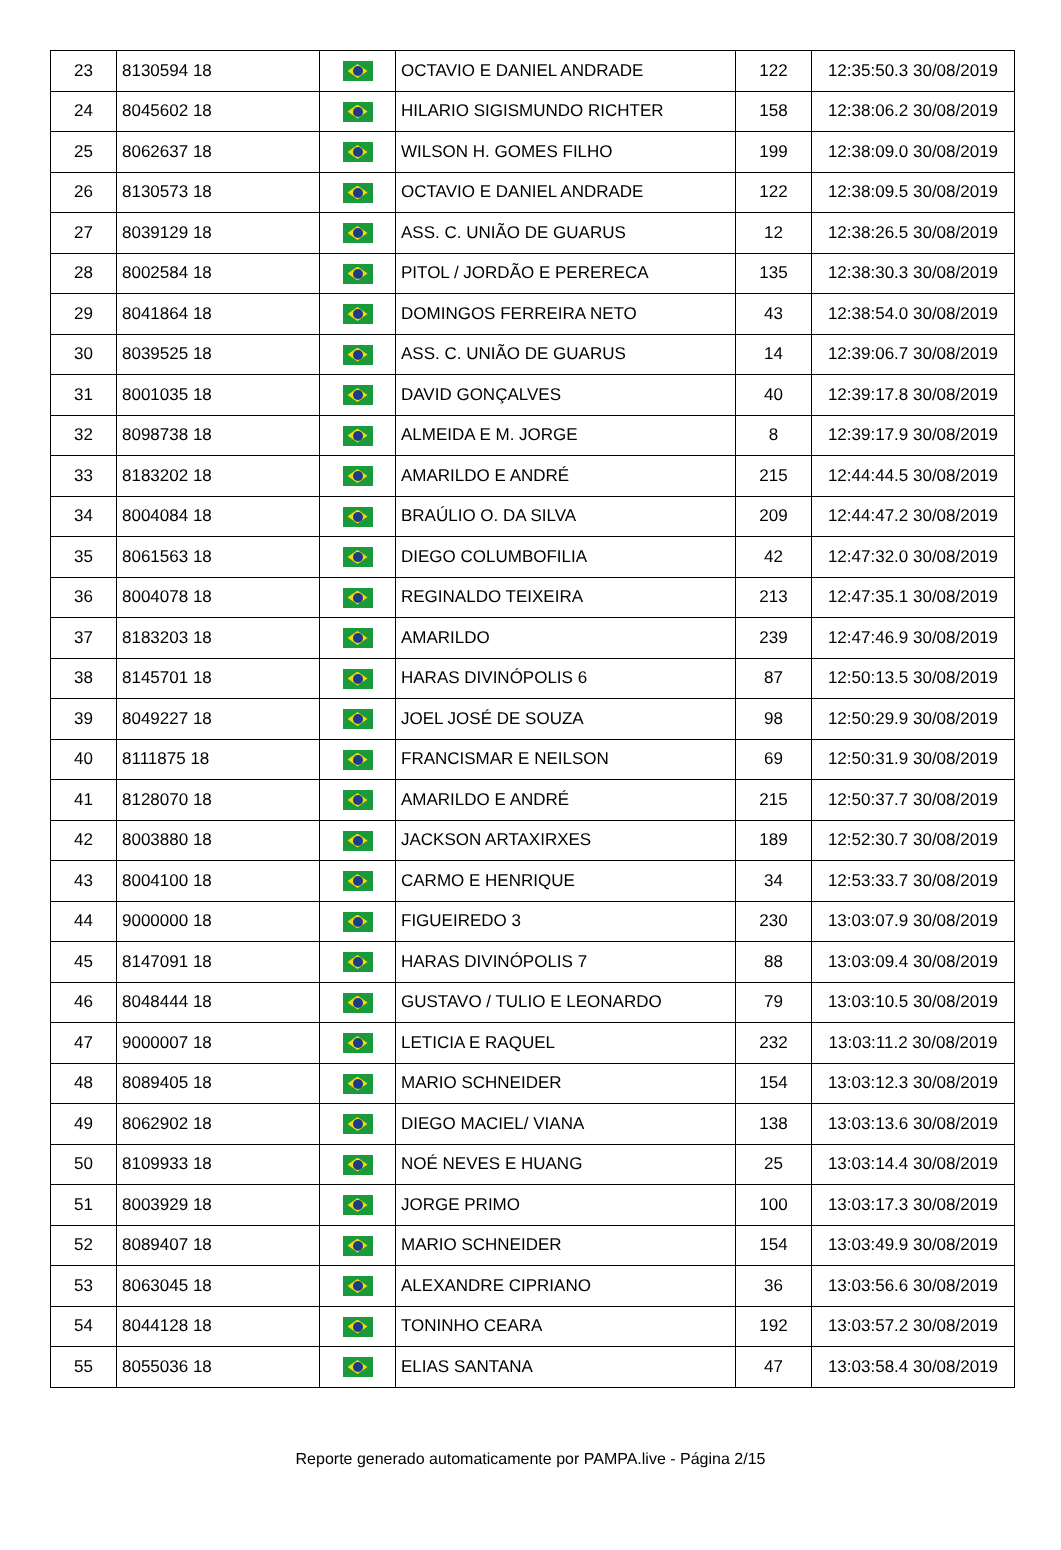| 23 | 8130594 18 | | OCTAVIO E DANIEL ANDRADE | 122 | 12:35:50.3 30/08/2019 |
| 24 | 8045602 18 | | HILARIO SIGISMUNDO RICHTER | 158 | 12:38:06.2 30/08/2019 |
| 25 | 8062637 18 | | WILSON H. GOMES FILHO | 199 | 12:38:09.0 30/08/2019 |
| 26 | 8130573 18 | | OCTAVIO E DANIEL ANDRADE | 122 | 12:38:09.5 30/08/2019 |
| 27 | 8039129 18 | | ASS. C. UNIÃO DE GUARUS | 12 | 12:38:26.5 30/08/2019 |
| 28 | 8002584 18 | | PITOL / JORDÃO E PERERECA | 135 | 12:38:30.3 30/08/2019 |
| 29 | 8041864 18 | | DOMINGOS FERREIRA NETO | 43 | 12:38:54.0 30/08/2019 |
| 30 | 8039525 18 | | ASS. C. UNIÃO DE GUARUS | 14 | 12:39:06.7 30/08/2019 |
| 31 | 8001035 18 | | DAVID GONÇALVES | 40 | 12:39:17.8 30/08/2019 |
| 32 | 8098738 18 | | ALMEIDA E M. JORGE | 8 | 12:39:17.9 30/08/2019 |
| 33 | 8183202 18 | | AMARILDO E ANDRÉ | 215 | 12:44:44.5 30/08/2019 |
| 34 | 8004084 18 | | BRAÚLIO O. DA SILVA | 209 | 12:44:47.2 30/08/2019 |
| 35 | 8061563 18 | | DIEGO COLUMBOFILIA | 42 | 12:47:32.0 30/08/2019 |
| 36 | 8004078 18 | | REGINALDO TEIXEIRA | 213 | 12:47:35.1 30/08/2019 |
| 37 | 8183203 18 | | AMARILDO | 239 | 12:47:46.9 30/08/2019 |
| 38 | 8145701 18 | | HARAS DIVINÓPOLIS 6 | 87 | 12:50:13.5 30/08/2019 |
| 39 | 8049227 18 | | JOEL JOSÉ DE SOUZA | 98 | 12:50:29.9 30/08/2019 |
| 40 | 8111875 18 | | FRANCISMAR E NEILSON | 69 | 12:50:31.9 30/08/2019 |
| 41 | 8128070 18 | | AMARILDO E ANDRÉ | 215 | 12:50:37.7 30/08/2019 |
| 42 | 8003880 18 | | JACKSON ARTAXIRXES | 189 | 12:52:30.7 30/08/2019 |
| 43 | 8004100 18 | | CARMO E HENRIQUE | 34 | 12:53:33.7 30/08/2019 |
| 44 | 9000000 18 | | FIGUEIREDO 3 | 230 | 13:03:07.9 30/08/2019 |
| 45 | 8147091 18 | | HARAS DIVINÓPOLIS 7 | 88 | 13:03:09.4 30/08/2019 |
| 46 | 8048444 18 | | GUSTAVO / TULIO E LEONARDO | 79 | 13:03:10.5 30/08/2019 |
| 47 | 9000007 18 | | LETICIA E RAQUEL | 232 | 13:03:11.2 30/08/2019 |
| 48 | 8089405 18 | | MARIO SCHNEIDER | 154 | 13:03:12.3 30/08/2019 |
| 49 | 8062902 18 | | DIEGO MACIEL/ VIANA | 138 | 13:03:13.6 30/08/2019 |
| 50 | 8109933 18 | | NOÉ NEVES E HUANG | 25 | 13:03:14.4 30/08/2019 |
| 51 | 8003929 18 | | JORGE PRIMO | 100 | 13:03:17.3 30/08/2019 |
| 52 | 8089407 18 | | MARIO SCHNEIDER | 154 | 13:03:49.9 30/08/2019 |
| 53 | 8063045 18 | | ALEXANDRE CIPRIANO | 36 | 13:03:56.6 30/08/2019 |
| 54 | 8044128 18 | | TONINHO CEARA | 192 | 13:03:57.2 30/08/2019 |
| 55 | 8055036 18 | | ELIAS SANTANA | 47 | 13:03:58.4 30/08/2019 |
Reporte generado automaticamente por PAMPA.live - Página 2/15